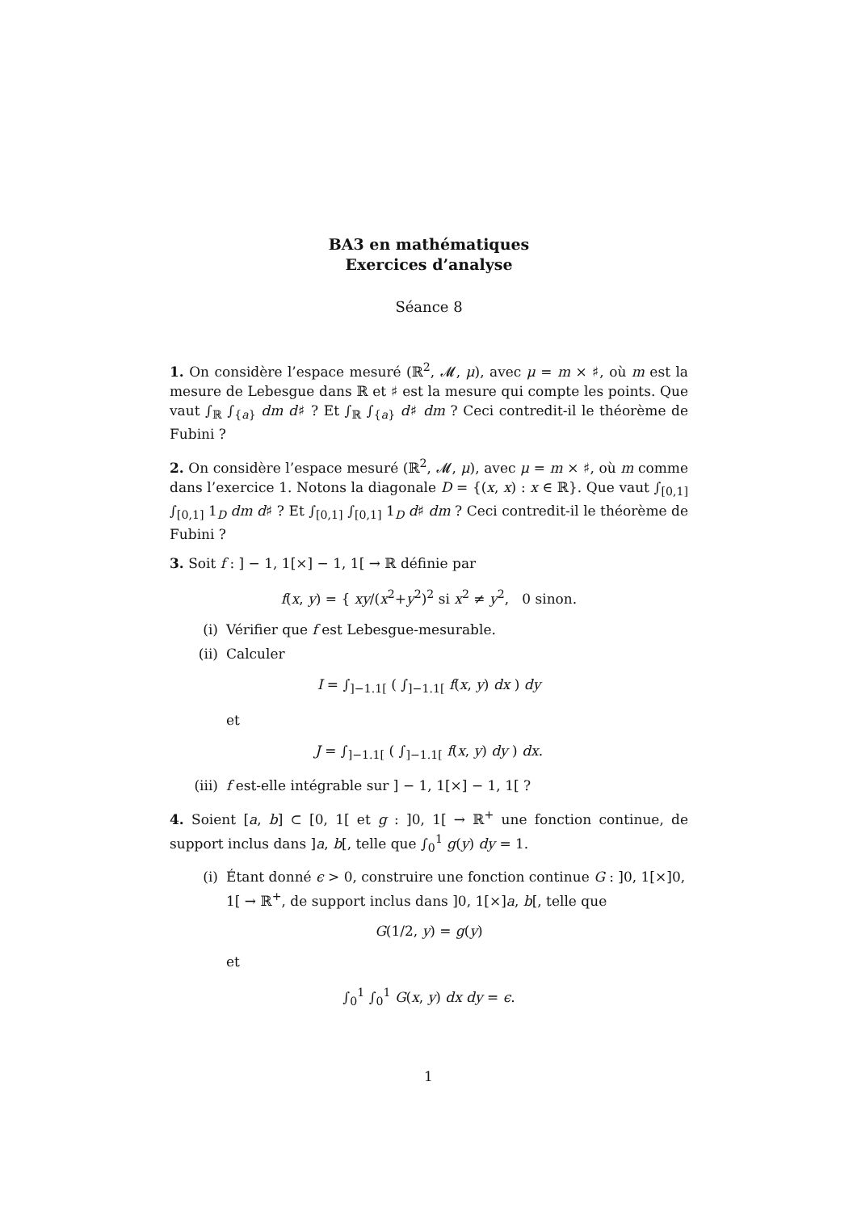BA3 en mathématiques
Exercices d’analyse
Séance 8
1. On considère l’espace mesuré (ℝ<sup>2</sup>, 𝓜, μ), avec μ = m × ♯, où m est la mesure de Lebesgue dans ℝ et ♯ est la mesure qui compte les points. Que vaut ∫<sub>ℝ</sub> ∫<sub>{a}</sub> dm d♯ ? Et ∫<sub>ℝ</sub> ∫<sub>{a}</sub> d♯ dm ? Ceci contredit-il le théorème de Fubini ?
2. On considère l’espace mesuré (ℝ<sup>2</sup>, 𝓜, μ), avec μ = m × ♯, où m comme dans l’exercice 1. Notons la diagonale D = {(x, x) : x ∈ ℝ}. Que vaut ∫<sub>[0,1]</sub> ∫<sub>[0,1]</sub> 1<sub>D</sub> dm d♯ ? Et ∫<sub>[0,1]</sub> ∫<sub>[0,1]</sub> 1<sub>D</sub> d♯ dm ? Ceci contredit-il le théorème de Fubini ?
3. Soit f : ] − 1, 1[×] − 1, 1[ → ℝ définie par
f(x, y) = { xy/(x<sup>2</sup>+y<sup>2</sup>)<sup>2</sup> si x<sup>2</sup> ≠ y<sup>2</sup>, 0 sinon.
(i) Vérifier que f est Lebesgue-mesurable.
(ii) Calculer
I = ∫<sub>]−1.1[</sub> ( ∫<sub>]−1.1[</sub> f(x, y) dx ) dy
et
J = ∫<sub>]−1.1[</sub> ( ∫<sub>]−1.1[</sub> f(x, y) dy ) dx.
(iii) f est-elle intégrable sur ] − 1, 1[×] − 1, 1[ ?
4. Soient [a, b] ⊂ [0, 1[ et g : ]0, 1[ → ℝ<sup>+</sup> une fonction continue, de support inclus dans ]a, b[, telle que ∫<sub>0</sub><sup>1</sup> g(y) dy = 1.
(i) Étant donné ϵ > 0, construire une fonction continue G : ]0, 1[×]0, 1[ → ℝ<sup>+</sup>, de support inclus dans ]0, 1[×]a, b[, telle que
G(1/2, y) = g(y)
et
∫<sub>0</sub><sup>1</sup> ∫<sub>0</sub><sup>1</sup> G(x, y) dx dy = ϵ.
1